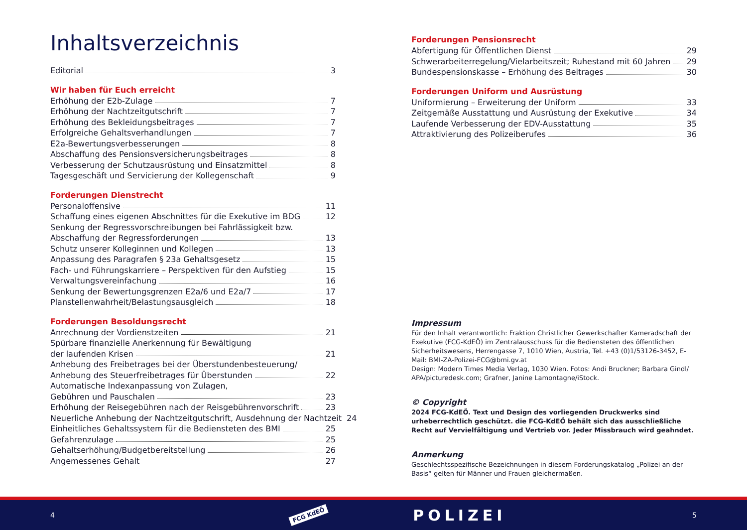Inhaltsverzeichnis
Editorial 3
Wir haben für Euch erreicht
Erhöhung der E2b-Zulage 7
Erhöhung der Nachtzeitgutschrift 7
Erhöhung des Bekleidungsbeitrages 7
Erfolgreiche Gehaltsverhandlungen 7
E2a-Bewertungsverbesserungen 8
Abschaffung des Pensionsversicherungsbeitrages 8
Verbesserung der Schutzausrüstung und Einsatzmittel 8
Tagesgeschäft und Servicierung der Kollegenschaft 9
Forderungen Dienstrecht
Personaloffensive 11
Schaffung eines eigenen Abschnittes für die Exekutive im BDG 12
Senkung der Regressvorschreibungen bei Fahrlässigkeit bzw.
Abschaffung der Regressforderungen 13
Schutz unserer Kolleginnen und Kollegen 13
Anpassung des Paragrafen § 23a Gehaltsgesetz 15
Fach- und Führungskarriere – Perspektiven für den Aufstieg 15
Verwaltungsvereinfachung 16
Senkung der Bewertungsgrenzen E2a/6 und E2a/7 17
Planstellenwahrheit/Belastungsausgleich 18
Forderungen Besoldungsrecht
Anrechnung der Vordienstzeiten 21
Spürbare finanzielle Anerkennung für Bewältigung
der laufenden Krisen 21
Anhebung des Freibetrages bei der Überstundenbesteuerung/
Anhebung des Steuerfreibetrages für Überstunden 22
Automatische Indexanpassung von Zulagen,
Gebühren und Pauschalen 23
Erhöhung der Reisegebühren nach der Reisgebührenvorschrift 23
Neuerliche Anhebung der Nachtzeitgutschrift, Ausdehnung der Nachtzeit 24
Einheitliches Gehaltssystem für die Bediensteten des BMI 25
Gefahrenzulage 25
Gehaltserhöhung/Budgetbereitstellung 26
Angemessenes Gehalt 27
Forderungen Pensionsrecht
Abfertigung für Öffentlichen Dienst 29
Schwerarbeiterregelung/Vielarbeitszeit; Ruhestand mit 60 Jahren 29
Bundespensionskasse – Erhöhung des Beitrages 30
Forderungen Uniform und Ausrüstung
Uniformierung – Erweiterung der Uniform 33
Zeitgemäße Ausstattung und Ausrüstung der Exekutive 34
Laufende Verbesserung der EDV-Ausstattung 35
Attraktivierung des Polizeiberufes 36
Impressum
Für den Inhalt verantwortlich: Fraktion Christlicher Gewerkschafter Kameradschaft der Exekutive (FCG-KdEÖ) im Zentralausschuss für die Bediensteten des öffentlichen Sicherheitswesens, Herrengasse 7, 1010 Wien, Austria, Tel. +43 (0)1/53126-3452, E-Mail: BMI-ZA-Polizei-FCG@bmi.gv.at
Design: Modern Times Media Verlag, 1030 Wien. Fotos: Andi Bruckner; Barbara Gindl/ APA/picturedesk.com; Grafner, Janine Lamontagne/iStock.
© Copyright
2024 FCG-KdEÖ. Text und Design des vorliegenden Druckwerks sind urheberrechtlich geschützt. die FCG-KdEÖ behält sich das ausschließliche Recht auf Vervielfältigung und Vertrieb vor. Jeder Missbrauch wird geahndet.
Anmerkung
Geschlechtsspezifische Bezeichnungen in diesem Forderungskatalog „Polizei an der Basis“ gelten für Männer und Frauen gleichermaßen.
4 FCG KdEÖ POLIZEI 5